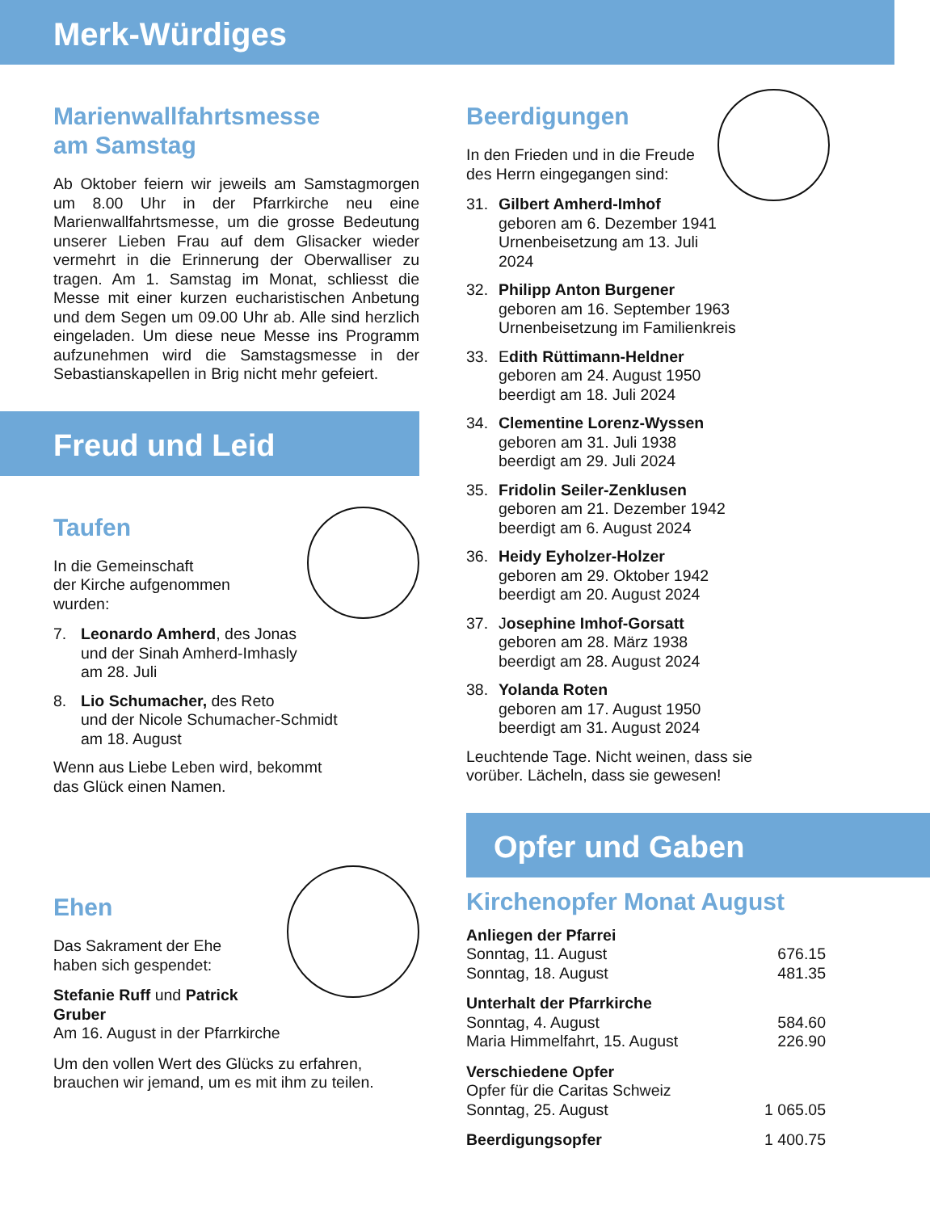Merk-Würdiges
Marienwallfahrtsmesse
am Samstag
Ab Oktober feiern wir jeweils am Samstagmorgen um 8.00 Uhr in der Pfarrkirche neu eine Marienwallfahrtsmesse, um die grosse Bedeutung unserer Lieben Frau auf dem Glisacker wieder vermehrt in die Erinnerung der Oberwalliser zu tragen. Am 1. Samstag im Monat, schliesst die Messe mit einer kurzen eucharistischen Anbetung und dem Segen um 09.00 Uhr ab. Alle sind herzlich eingeladen. Um diese neue Messe ins Programm aufzunehmen wird die Samstagsmesse in der Sebastianskapellen in Brig nicht mehr gefeiert.
Freud und Leid
Taufen
In die Gemeinschaft
der Kirche aufgenommen
wurden:
7. Leonardo Amherd, des Jonas
und der Sinah Amherd-Imhasly
am 28. Juli
8. Lio Schumacher, des Reto
und der Nicole Schumacher-Schmidt
am 18. August
Wenn aus Liebe Leben wird, bekommt
das Glück einen Namen.
Ehen
Das Sakrament der Ehe
haben sich gespendet:
Stefanie Ruff und Patrick Gruber
Am 16. August in der Pfarrkirche
Um den vollen Wert des Glücks zu erfahren, brauchen wir jemand, um es mit ihm zu teilen.
Beerdigungen
In den Frieden und in die Freude
des Herrn eingegangen sind:
31. Gilbert Amherd-Imhof
geboren am 6. Dezember 1941
Urnenbeisetzung am 13. Juli 2024
32. Philipp Anton Burgener
geboren am 16. September 1963
Urnenbeisetzung im Familienkreis
33. Edith Rüttimann-Heldner
geboren am 24. August 1950
beerdigt am 18. Juli 2024
34. Clementine Lorenz-Wyssen
geboren am 31. Juli 1938
beerdigt am 29. Juli 2024
35. Fridolin Seiler-Zenklusen
geboren am 21. Dezember 1942
beerdigt am 6. August 2024
36. Heidy Eyholzer-Holzer
geboren am 29. Oktober 1942
beerdigt am 20. August 2024
37. Josephine Imhof-Gorsatt
geboren am 28. März 1938
beerdigt am 28. August 2024
38. Yolanda Roten
geboren am 17. August 1950
beerdigt am 31. August 2024
Leuchtende Tage. Nicht weinen, dass sie
vorüber. Lächeln, dass sie gewesen!
Opfer und Gaben
Kirchenopfer Monat August
| Anliegen der Pfarrei | |
| Sonntag, 11. August | 676.15 |
| Sonntag, 18. August | 481.35 |
| Unterhalt der Pfarrkirche | |
| Sonntag, 4. August | 584.60 |
| Maria Himmelfahrt, 15. August | 226.90 |
| Verschiedene Opfer | |
| Opfer für die Caritas Schweiz | |
| Sonntag, 25. August | 1 065.05 |
| Beerdigungsopfer | 1 400.75 |